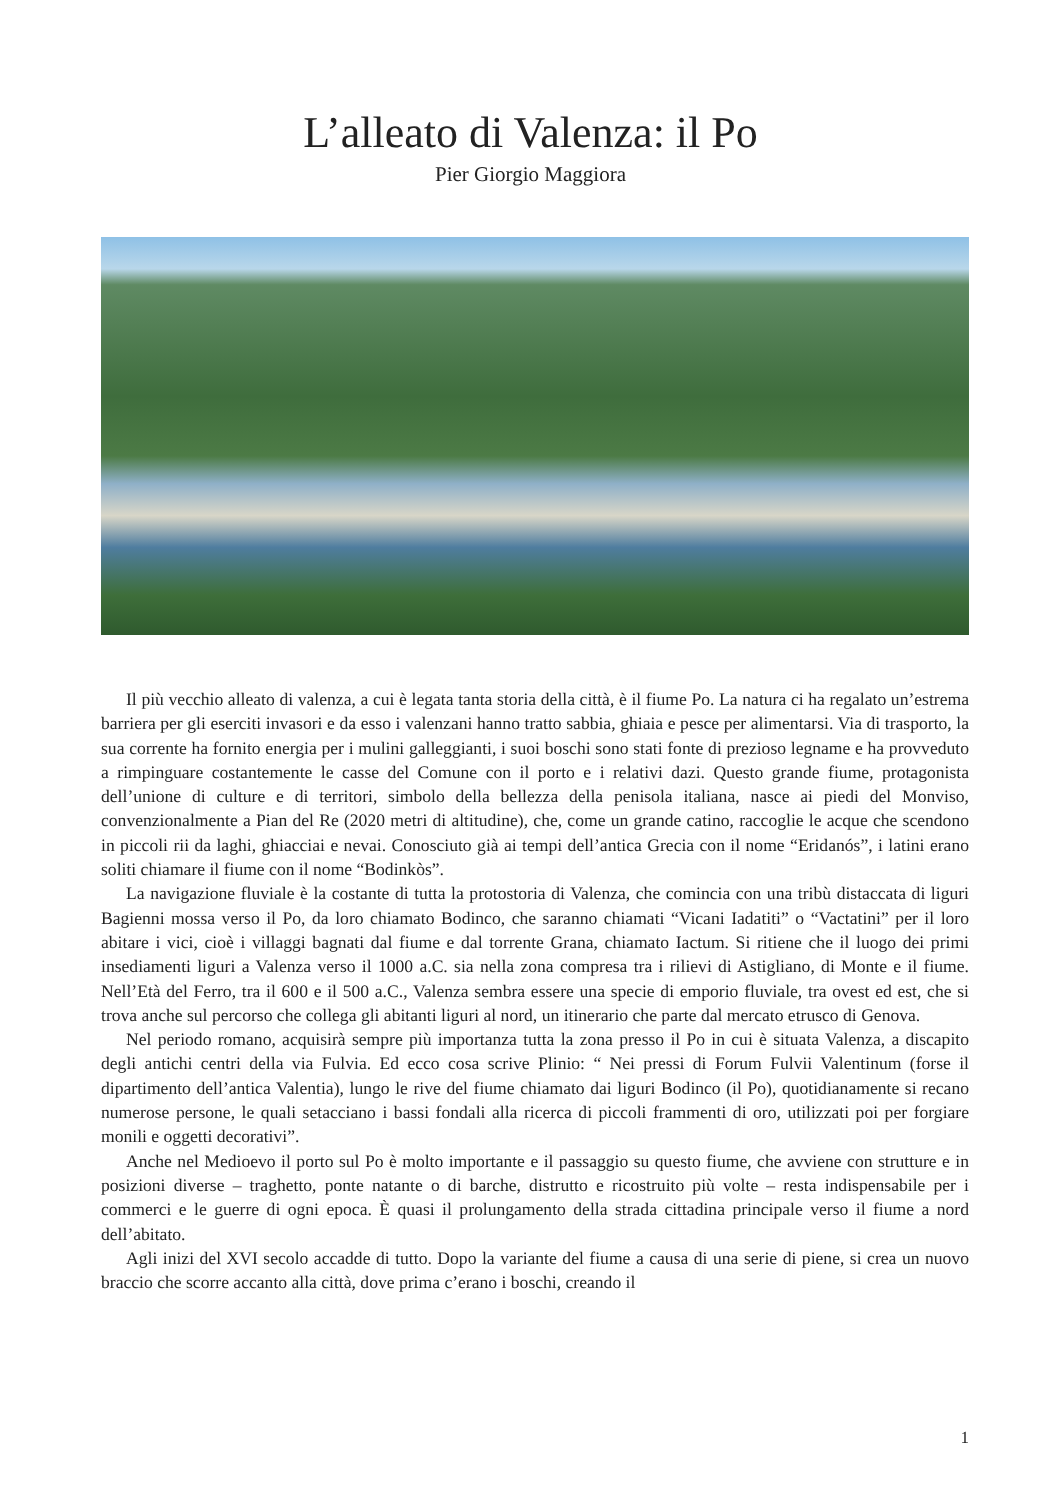L’alleato di Valenza: il Po
Pier Giorgio Maggiora
Il più vecchio alleato di valenza, a cui è legata tanta storia della città, è il fiume Po. La natura ci ha regalato un’estrema barriera per gli eserciti invasori e da esso i valenzani hanno tratto sabbia, ghiaia e pesce per alimentarsi. Via di trasporto, la sua corrente ha fornito energia per i mulini galleggianti, i suoi boschi sono stati fonte di prezioso legname e ha provveduto a rimpinguare costantemente le casse del Comune con il porto e i relativi dazi. Questo grande fiume, protagonista dell’unione di culture e di territori, simbolo della bellezza della penisola italiana, nasce ai piedi del Monviso, convenzionalmente a Pian del Re (2020 metri di altitudine), che, come un grande catino, raccoglie le acque che scendono in piccoli rii da laghi, ghiacciai e nevai. Conosciuto già ai tempi dell’antica Grecia con il nome “Eridanós”, i latini erano soliti chiamare il fiume con il nome “Bodinkòs”.
La navigazione fluviale è la costante di tutta la protostoria di Valenza, che comincia con una tribù distaccata di liguri Bagienni mossa verso il Po, da loro chiamato Bodinco, che saranno chiamati “Vicani Iadatiti” o “Vactatini” per il loro abitare i vici, cioè i villaggi bagnati dal fiume e dal torrente Grana, chiamato Iactum. Si ritiene che il luogo dei primi insediamenti liguri a Valenza verso il 1000 a.C. sia nella zona compresa tra i rilievi di Astigliano, di Monte e il fiume. Nell’Età del Ferro, tra il 600 e il 500 a.C., Valenza sembra essere una specie di emporio fluviale, tra ovest ed est, che si trova anche sul percorso che collega gli abitanti liguri al nord, un itinerario che parte dal mercato etrusco di Genova.
Nel periodo romano, acquisirà sempre più importanza tutta la zona presso il Po in cui è situata Valenza, a discapito degli antichi centri della via Fulvia. Ed ecco cosa scrive Plinio: “ Nei pressi di Forum Fulvii Valentinum (forse il dipartimento dell’antica Valentia), lungo le rive del fiume chiamato dai liguri Bodinco (il Po), quotidianamente si recano numerose persone, le quali setacciano i bassi fondali alla ricerca di piccoli frammenti di oro, utilizzati poi per forgiare monili e oggetti decorativi”.
Anche nel Medioevo il porto sul Po è molto importante e il passaggio su questo fiume, che avviene con strutture e in posizioni diverse – traghetto, ponte natante o di barche, distrutto e ricostruito più volte – resta indispensabile per i commerci e le guerre di ogni epoca. È quasi il prolungamento della strada cittadina principale verso il fiume a nord dell’abitato.
Agli inizi del XVI secolo accadde di tutto. Dopo la variante del fiume a causa di una serie di piene, si crea un nuovo braccio che scorre accanto alla città, dove prima c’erano i boschi, creando il
1